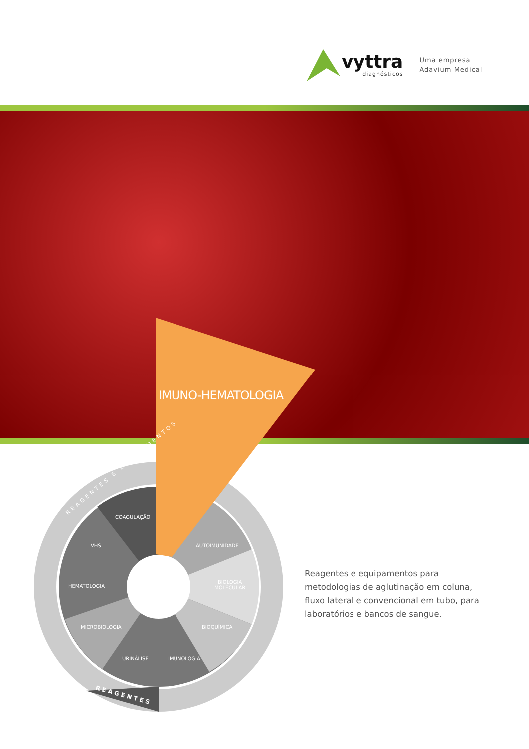vyttra
diagnósticos
Uma empresa
Adavium Medical
IMUNO-HEMATOLOGIA
COAGULAÇÃO
VHS AUTOIMUNIDADE
HEMATOLOGIA
BIOLOGIA
MOLECULAR
MICROBIOLOGIA BIOQUÍMICA
URINÁLISE IMUNOLOGIA
REAGENTES
REAGENTES E EQUIPAMENTOS
Reagentes e equipamentos para metodologias de aglutinação em coluna, fluxo lateral e convencional em tubo, para laboratórios e bancos de sangue.